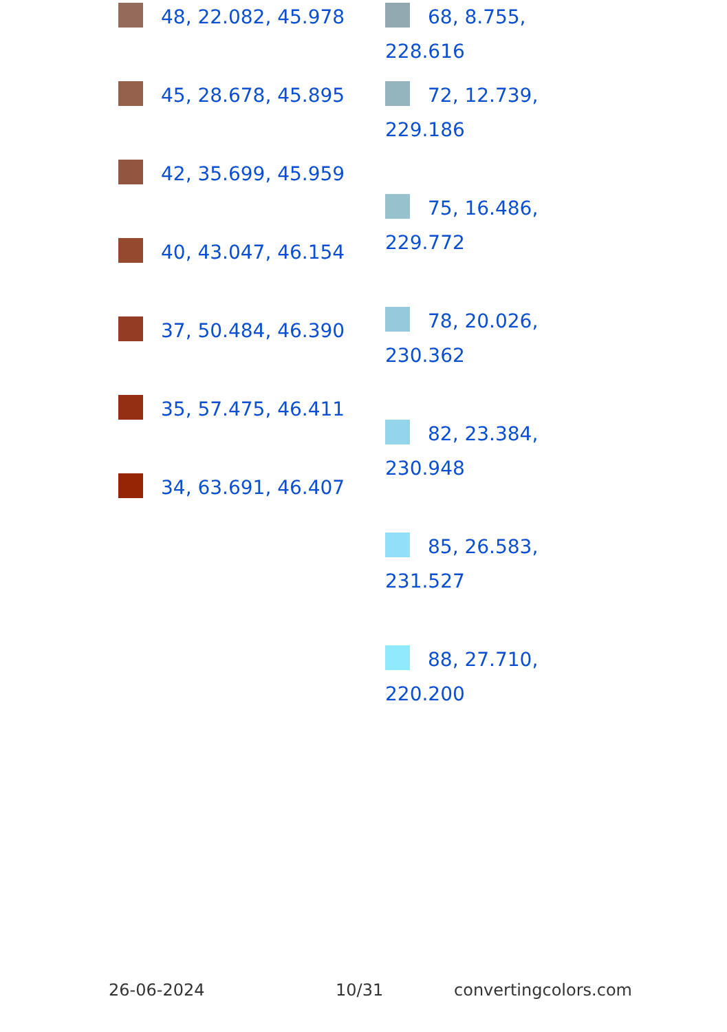48, 22.082, 45.978
45, 28.678, 45.895
42, 35.699, 45.959
40, 43.047, 46.154
37, 50.484, 46.390
35, 57.475, 46.411
34, 63.691, 46.407
68, 8.755, 228.616
72, 12.739, 229.186
75, 16.486, 229.772
78, 20.026, 230.362
82, 23.384, 230.948
85, 26.583, 231.527
88, 27.710, 220.200
26-06-2024 10/31 convertingcolors.com